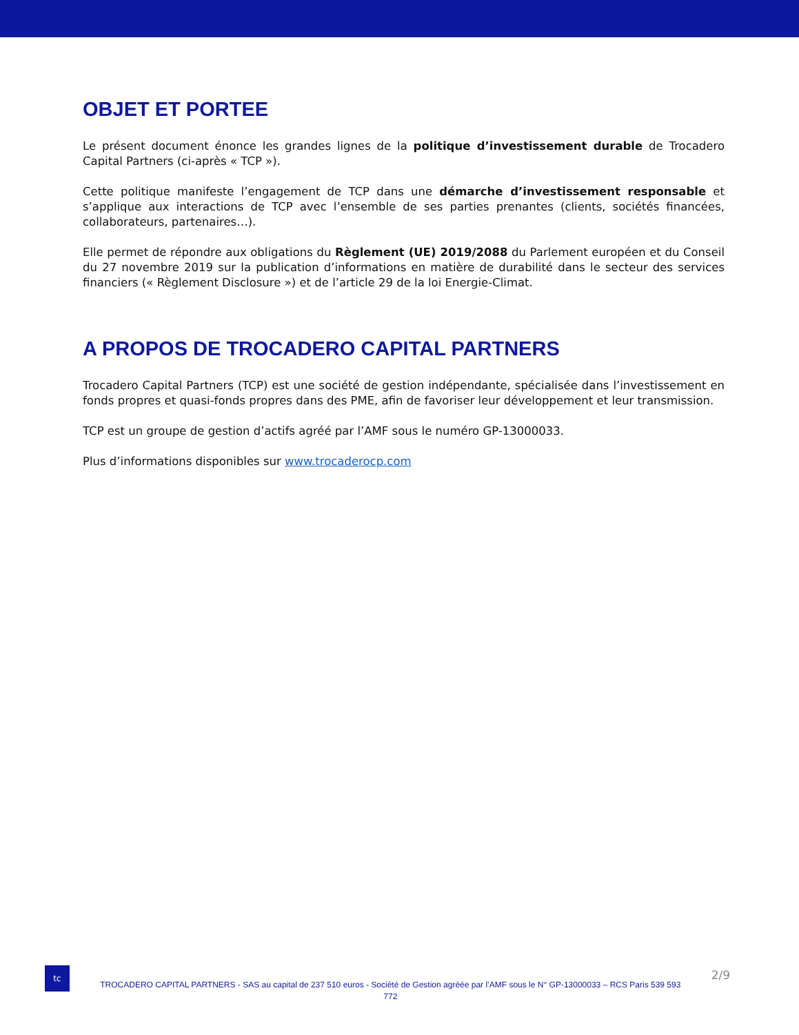OBJET ET PORTEE
Le présent document énonce les grandes lignes de la politique d’investissement durable de Trocadero Capital Partners (ci-après « TCP »).
Cette politique manifeste l’engagement de TCP dans une démarche d’investissement responsable et s’applique aux interactions de TCP avec l’ensemble de ses parties prenantes (clients, sociétés financées, collaborateurs, partenaires…).
Elle permet de répondre aux obligations du Règlement (UE) 2019/2088 du Parlement européen et du Conseil du 27 novembre 2019 sur la publication d’informations en matière de durabilité dans le secteur des services financiers (« Règlement Disclosure ») et de l’article 29 de la loi Energie-Climat.
A PROPOS DE TROCADERO CAPITAL PARTNERS
Trocadero Capital Partners (TCP) est une société de gestion indépendante, spécialisée dans l’investissement en fonds propres et quasi-fonds propres dans des PME, afin de favoriser leur développement et leur transmission.
TCP est un groupe de gestion d’actifs agréé par l’AMF sous le numéro GP-13000033.
Plus d’informations disponibles sur www.trocaderocp.com
tc
TROCADERO CAPITAL PARTNERS - SAS au capital de 237 510 euros - Société de Gestion agréée par l’AMF sous le N° GP-13000033 – RCS Paris 539 593 772
2/9